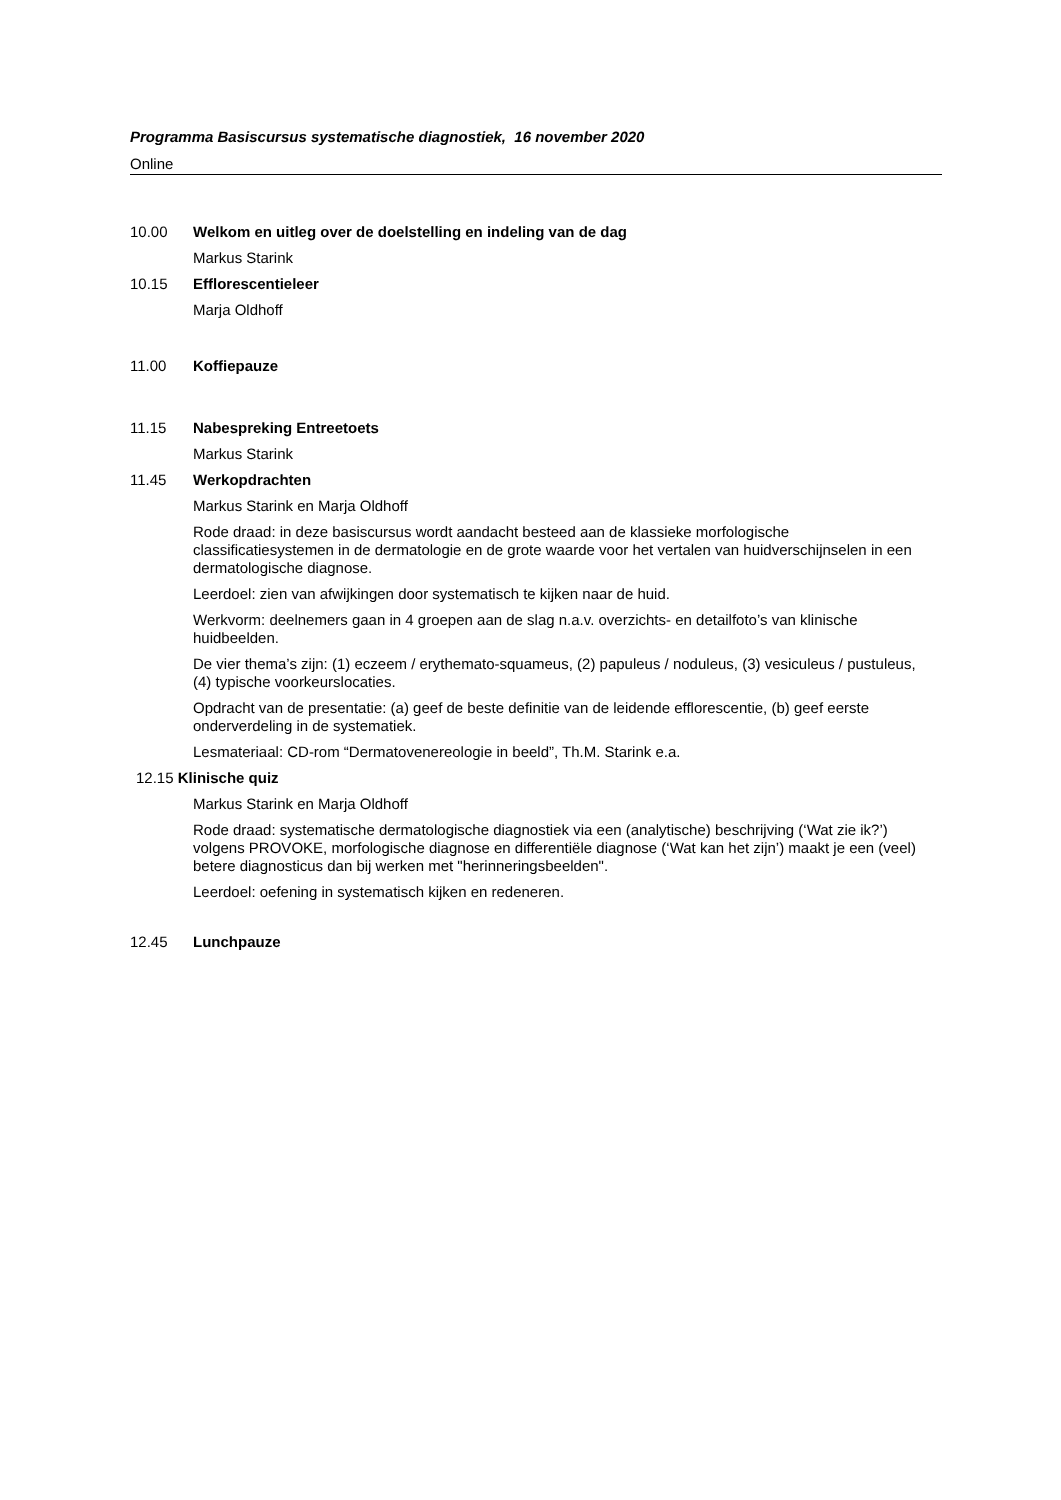Programma Basiscursus systematische diagnostiek, 16 november 2020
Online
10.00 Welkom en uitleg over de doelstelling en indeling van de dag
Markus Starink
10.15 Efflorescentieleer
Marja Oldhoff
11.00 Koffiepauze
11.15 Nabespreking Entreetoets
Markus Starink
11.45 Werkopdrachten
Markus Starink en Marja Oldhoff
Rode draad: in deze basiscursus wordt aandacht besteed aan de klassieke morfologische classificatiesystemen in de dermatologie en de grote waarde voor het vertalen van huidverschijnselen in een dermatologische diagnose.
Leerdoel: zien van afwijkingen door systematisch te kijken naar de huid.
Werkvorm: deelnemers gaan in 4 groepen aan de slag n.a.v. overzichts- en detailfoto’s van klinische huidbeelden.
De vier thema’s zijn: (1) eczeem / erythemato-squameus, (2) papuleus / noduleus, (3) vesiculeus / pustuleus, (4) typische voorkeurslocaties.
Opdracht van de presentatie: (a) geef de beste definitie van de leidende efflorescentie, (b) geef eerste onderverdeling in de systematiek.
Lesmateriaal: CD-rom “Dermatovenereologie in beeld”, Th.M. Starink e.a.
12.15 Klinische quiz
Markus Starink en Marja Oldhoff
Rode draad: systematische dermatologische diagnostiek via een (analytische) beschrijving (‘Wat zie ik?’) volgens PROVOKE, morfologische diagnose en differentiële diagnose (‘Wat kan het zijn’) maakt je een (veel) betere diagnosticus dan bij werken met "herinneringsbeelden".
Leerdoel: oefening in systematisch kijken en redeneren.
12.45 Lunchpauze